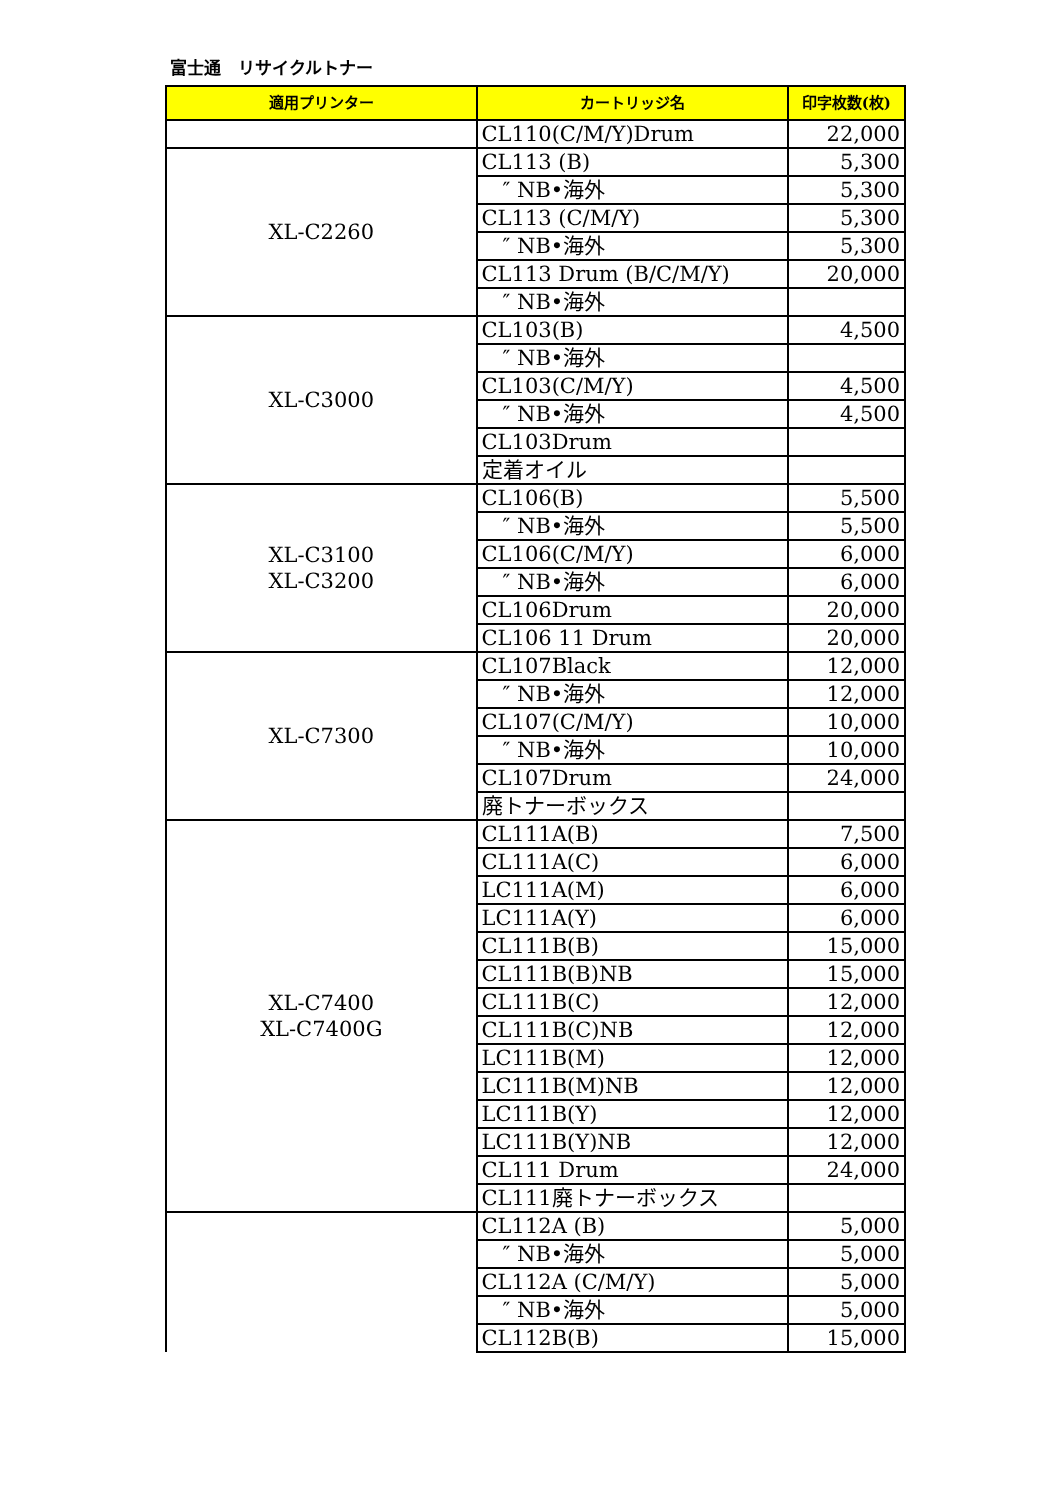富士通　リサイクルトナー
| 適用プリンター | カートリッジ名 | 印字枚数(枚) |
| --- | --- | --- |
| | CL110(C/M/Y)Drum | 22,000 |
| XL-C2260 | CL113 (B) | 5,300 |
| | ″ NB•海外 | 5,300 |
| | CL113 (C/M/Y) | 5,300 |
| | ″ NB•海外 | 5,300 |
| | CL113 Drum (B/C/M/Y) | 20,000 |
| | ″ NB•海外 | |
| XL-C3000 | CL103(B) | 4,500 |
| | ″ NB•海外 | |
| | CL103(C/M/Y) | 4,500 |
| | ″ NB•海外 | 4,500 |
| | CL103Drum | |
| | 定着オイル | |
| XL-C3100 XL-C3200 | CL106(B) | 5,500 |
| | ″ NB•海外 | 5,500 |
| | CL106(C/M/Y) | 6,000 |
| | ″ NB•海外 | 6,000 |
| | CL106Drum | 20,000 |
| | CL106 11 Drum | 20,000 |
| XL-C7300 | CL107Black | 12,000 |
| | ″ NB•海外 | 12,000 |
| | CL107(C/M/Y) | 10,000 |
| | ″ NB•海外 | 10,000 |
| | CL107Drum | 24,000 |
| | 廃トナーボックス | |
| XL-C7400 XL-C7400G | CL111A(B) | 7,500 |
| | CL111A(C) | 6,000 |
| | LC111A(M) | 6,000 |
| | LC111A(Y) | 6,000 |
| | CL111B(B) | 15,000 |
| | CL111B(B)NB | 15,000 |
| | CL111B(C) | 12,000 |
| | CL111B(C)NB | 12,000 |
| | LC111B(M) | 12,000 |
| | LC111B(M)NB | 12,000 |
| | LC111B(Y) | 12,000 |
| | LC111B(Y)NB | 12,000 |
| | CL111 Drum | 24,000 |
| | CL111廃トナーボックス | |
| | CL112A (B) | 5,000 |
| | ″ NB•海外 | 5,000 |
| | CL112A (C/M/Y) | 5,000 |
| | ″ NB•海外 | 5,000 |
| | CL112B(B) | 15,000 |